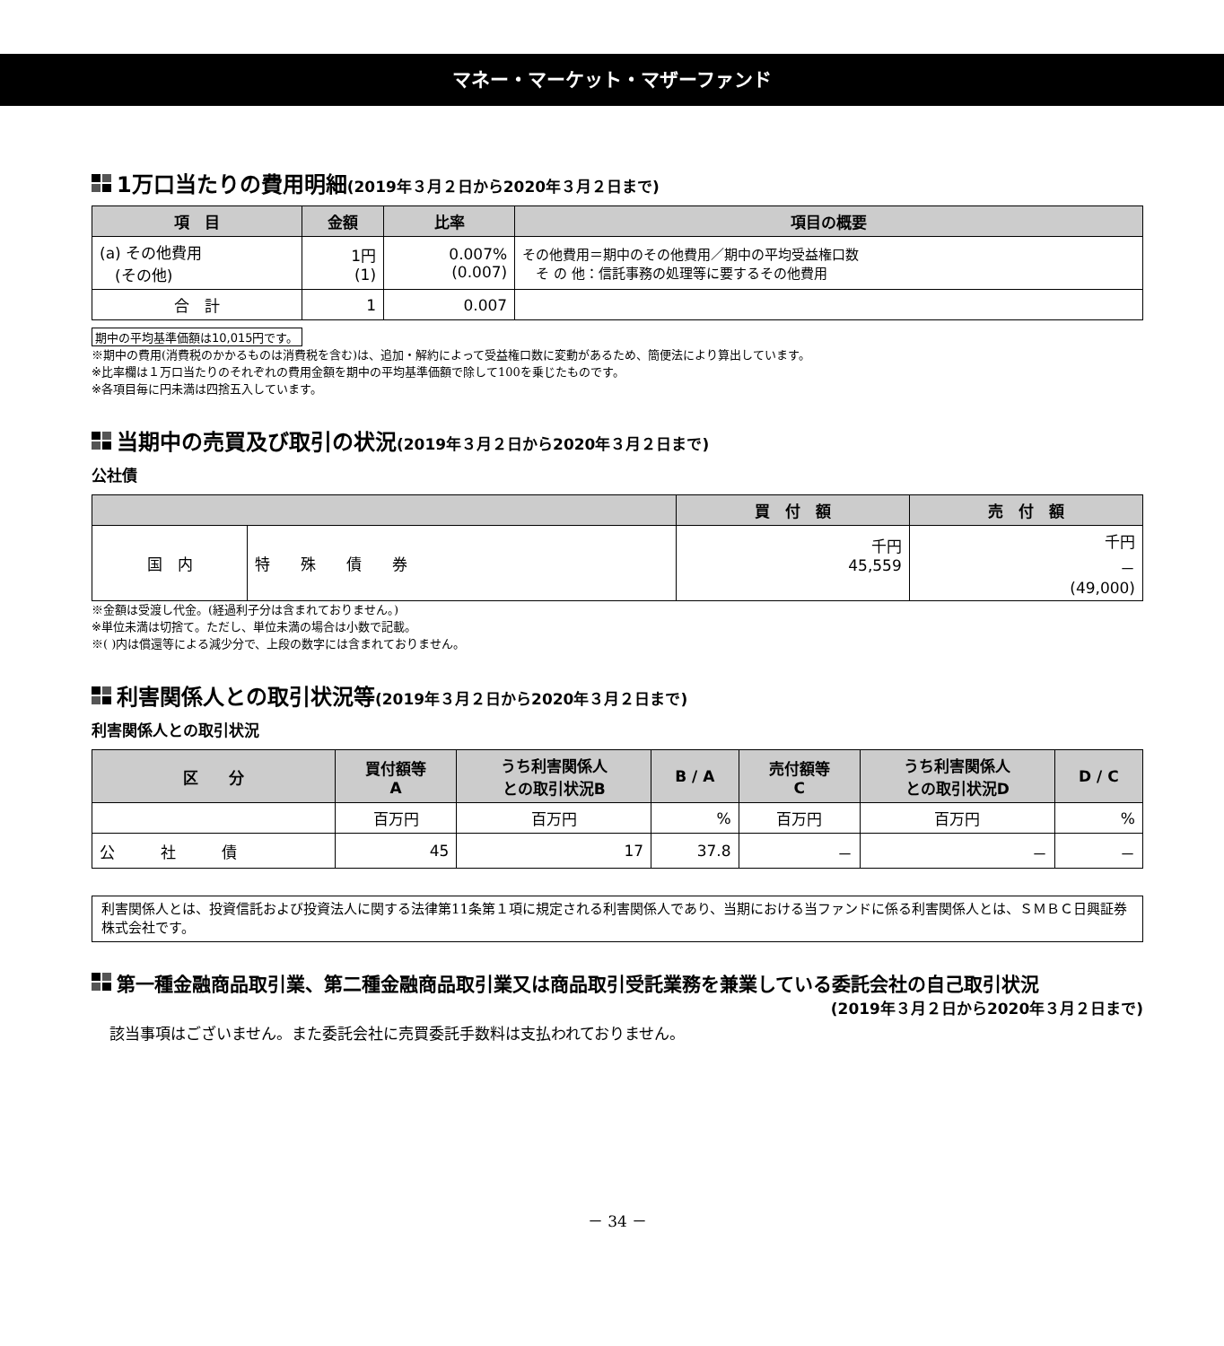マネー・マーケット・マザーファンド
1万口当たりの費用明細(2019年３月２日から2020年３月２日まで)
| 項 目 | 金額 | 比率 | 項目の概要 |
| --- | --- | --- | --- |
| (a) その他費用 (その他) | 1円 (1) | 0.007% (0.007) | その他費用＝期中のその他費用／期中の平均受益権口数 そ の 他：信託事務の処理等に要するその他費用 |
| 合 計 | 1 | 0.007 | |
期中の平均基準価額は10,015円です。
※期中の費用(消費税のかかるものは消費税を含む)は、追加・解約によって受益権口数に変動があるため、簡便法により算出しています。
※比率欄は１万口当たりのそれぞれの費用金額を期中の平均基準価額で除して100を乗じたものです。
※各項目毎に円未満は四捨五入しています。
当期中の売買及び取引の状況(2019年３月２日から2020年３月２日まで)
公社債
| | | 買 付 額 | 売 付 額 |
| --- | --- | --- | --- |
| 国 内 | 特 殊 債 券 | 千円 45,559 | 千円 － (49,000) |
※金額は受渡し代金。(経過利子分は含まれておりません。)
※単位未満は切捨て。ただし、単位未満の場合は小数で記載。
※( )内は償還等による減少分で、上段の数字には含まれておりません。
利害関係人との取引状況等(2019年３月２日から2020年３月２日まで)
利害関係人との取引状況
| 区 分 | 買付額等 A | うち利害関係人 との取引状況B | B / A | 売付額等 C | うち利害関係人 との取引状況D | D / C |
| --- | --- | --- | --- | --- | --- | --- |
| | 百万円 | 百万円 | % | 百万円 | 百万円 | % |
| 公 社 債 | 45 | 17 | 37.8 | － | － | － |
利害関係人とは、投資信託および投資法人に関する法律第11条第１項に規定される利害関係人であり、当期における当ファンドに係る利害関係人とは、ＳＭＢＣ日興証券株式会社です。
第一種金融商品取引業、第二種金融商品取引業又は商品取引受託業務を兼業している委託会社の自己取引状況
(2019年３月２日から2020年３月２日まで)
該当事項はございません。また委託会社に売買委託手数料は支払われておりません。
－ 34 －